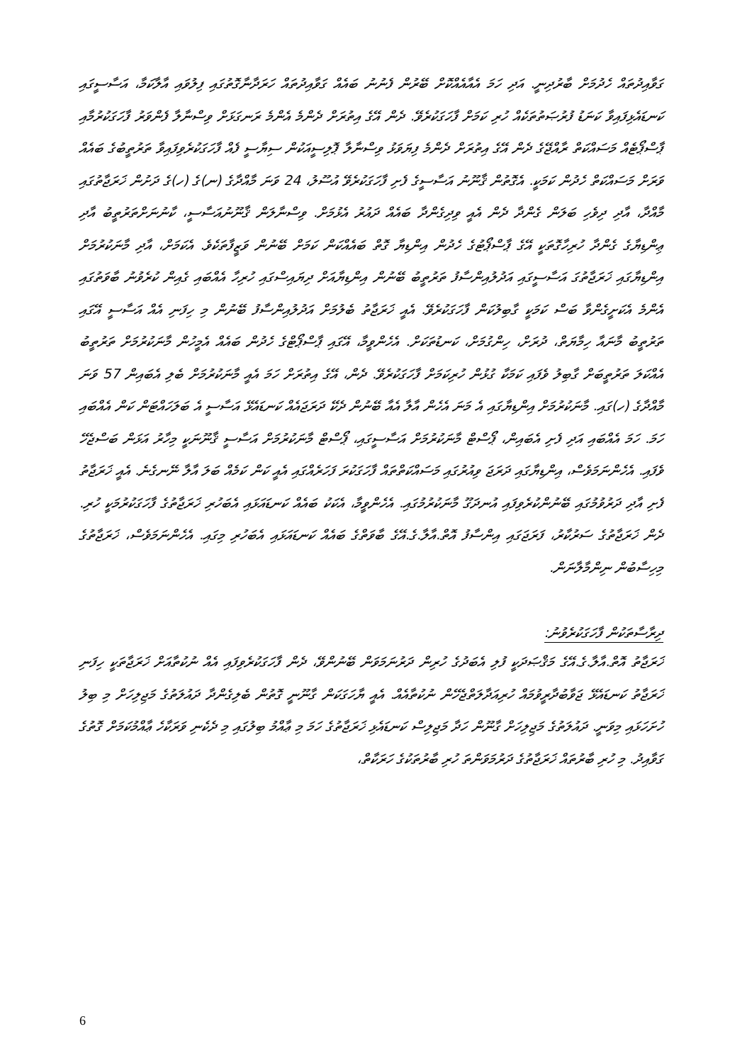ގަވާއިދުތައް ހެދުމަށް ބާރުދިނީ. އަދި ހަމަ އެއާއެއްކޮށް ބޭރުން ފެނުނު ބައެއް ގަވާއިދުތައް ހަރަދާނާގޮތުގައި ފިލުވައި އާލާކަމާ، އަސާސީގައި ކަނޑައެޅިފައިވާ ކަނަޑު ފުރުޞަތުތަކެއް ހުރި ކަމަށް ފާހަގަކުރެވޭ. ދެން އޭގެ އިތުރަށް ދެންމެ އެންމެ ރަނގަޅަށް ވިސްނާލާ ފެންވަރު ފާހަގަކުރުމާއި ޕާސްޕޯޓެއް މަސައްކަތް ރާއްޖޭގެ ދެން އޭގެ އިތުރަށް ދެންމެ ފިޔަވަޅު ވިސްނާލާ ޕޮލިސީއަކުން ސިޔާސީ ފެއް ފާހަގަކުރެވިފައިވާ ތަރުތީބުގެ ބައެއް ވަރަށް މަސައްކަތް ހެދުން ކަމަކީ. އެގޮތުން ޤާނޫނު އަސާސީގެ ފެށި ފާހަގަކުރެވޭ އުސޫލު، 24 ވަނަ މާއްދާގެ (ނ)ގެ (ހ)ގެ ދަށުން ޚަރަޖާތުގައި މާއްދާ، އާދި ދިވެހި ބަލަން ގެންދާ ދެން އެއީ ވިދިގެންދާ ބައެއް ދައުރު އެޅުމަށް. ވިސްނާލަން ޤާނޫނުއަސާސީ، ކާނުނަށްތަރުތީބު އާދި ޢިންޑިޔާގެ ގެންދާ ހުރިހާގޮތަކީ އޭގެ ޕާސްޕޯޓުގެ ހެދުން އިންޑިޔާ ގޮތް ބައެއްކަން ކަމަށް ބޭނުން ވަޒީފާތަކެވެ. އެކަމަށް، އާދި މާނަކުރުމަށް އިންޑިޔާގައި ޚަރަޖާތުގަ އަސާސީގައި އަދުލުއިންސާފު ތަރުތީބު ބޭނުން އިންޑިޔާއަށް ދިޔައިސްގައި ހުރިހާ އެއްބައި ގެއިން ކުރެވުނު ބާވަތުގައި އެންމެ އެކަށީގެންވާ ބަސް ކަމަކީ ގާބިލުކަން ފާހަގަކުރެވޭ. އެއީ ޚަރަޖާތު ބެލުމަށް އަދުލުއިންސާފު ބޭނުން މި ހިފަނި އެއް އަސާސީ އޭގައި ތަރުތީބު މާނައާ ހިމާޔަތް، ދުރަށް، ހިންގުމަށް، ކަނޑުތަކަށް. އެހެންވީމާ، އޭގައި ޕާސްޕޯޓްގެ ހެދުން ބައެއް އެމީހުން މާނަކުރުމަށް ތަރުތީބު އެއްކަލަ ތަރުތީބަށް ގާބިލު ވެފައި ކަމަކާ ގުޅުން ހުރިކަމަށް ފާހަގަކުރެވޭ. ދެން، އޭގެ އިތުރަށް ހަމަ އެއީ މާނަކުރުމަށް ބެލި އެބައިން 57 ވަނަ މާއްދާގެ (ހ)ގައި. މާނަކުރުމަށް އިންޑިޔާގައި އެ މަނަ އެހެން އާލާ އެއާ ބޭނުން ދެކޭ ދަރަޖައެއް ކަނޑައެޅޭ އަސާސީ އެ ބަލަހައްޓަން ކަން އެއްބައި ހަމަ. ހަމަ އެއްބައި އަދި ފެށި އެބައިން، ޕޯސްޓް މާނަކުރުމަށް އަސާސީގައި، ޕޯސްޓް މާނަކުރުމަށް އަސާސީ ޤާނޫނަކީ މިހާރު އަޅަން ބަސްޖެހޭ ވެފައި. އެހެންނަމަވެސް، އިންޑިޔާގައި ދަރަޖަ ވިއުރުގައި މަސައްކަތްތައް ފާހަގަކުރަ ފަހަރެއްގައި އެއީ ކަން ކަމެއް ބަލަ އާލާ ނޭނގެނެ. އެއީ ޚަރަޖާތު ފެށި އާދި ދަރުވުމުގައި ބޭނުންކުރެވިފައި އުނދަގޫ މާނަކުރުމުގައި. އެހެންވީމާ، އެކަކު ބައެއް ކަނޑައަޅައި އެބަހުރި ޚަރަޖާތުގެ ފާހަގަކުރުމަކީ ހުރި. ދެން ޚަރަޖާތުގެ ސަރުކާރު، ފަރަޖަގައި އިންސާފު އޮތް.އާލާ.ގެ.އޭގެ ބާވަތްގެ ބައެއް ކަނޑައަޅައި އެބަހުރި މިގައި. އެހެންނަމަވެސް، ޚަރަޖާތުގެ މިހިސާބުން ނިންމާލާނަން.
ދިރާސާތަކުން ފާހަގަކުރެވުނު:
ޚަރަޖާތު އޮތް.އާލާ.ގެ.އޭގެ މަޤްޞަދަކީ ފުލި އެބަދުގެ ހުރިން ދަރުނަމަވަން ބޭނުންވޭ، ދެން ފާހަގަކުރެވިފައި އެއް ނުކުތާއަށް ޚަރަޖާތަކީ ހިފަނި ޚަރަޖާތު ކަނޑައެޅޭ ޖަވާބުދާރީވުމައް ހުރިއަދާލަތްޖެހޭން ނުކުތާއެއް. އެއީ ޔާހަގަކަން ގާނޫނީ ގޮތުން ބެލިގެންދާ ދައުލަތުގެ މަޖިލިހަށް މި ބިލު ހުށަހަޅައި މިވަނީ. ދައުލަތުގެ މަޖިލިހަށް ގާނޫން ހަދާ މަޖިލިސް ކަނޑައެޅި ޚަރަޖާތުގެ ހަމަ މި ޢާއްމު ބިލުގައި މި ދެކެނި ވަރަކާހެ ޢާއްމުކަމަށް ގޮތުގެ ގަވާއިދު. މި ހުރި ބާރުތައް ޚަރަޖާތުގެ ދަރުމަވަންތަ ހުރި ބާރުތަކުގެ ހަރަކާތް،
6